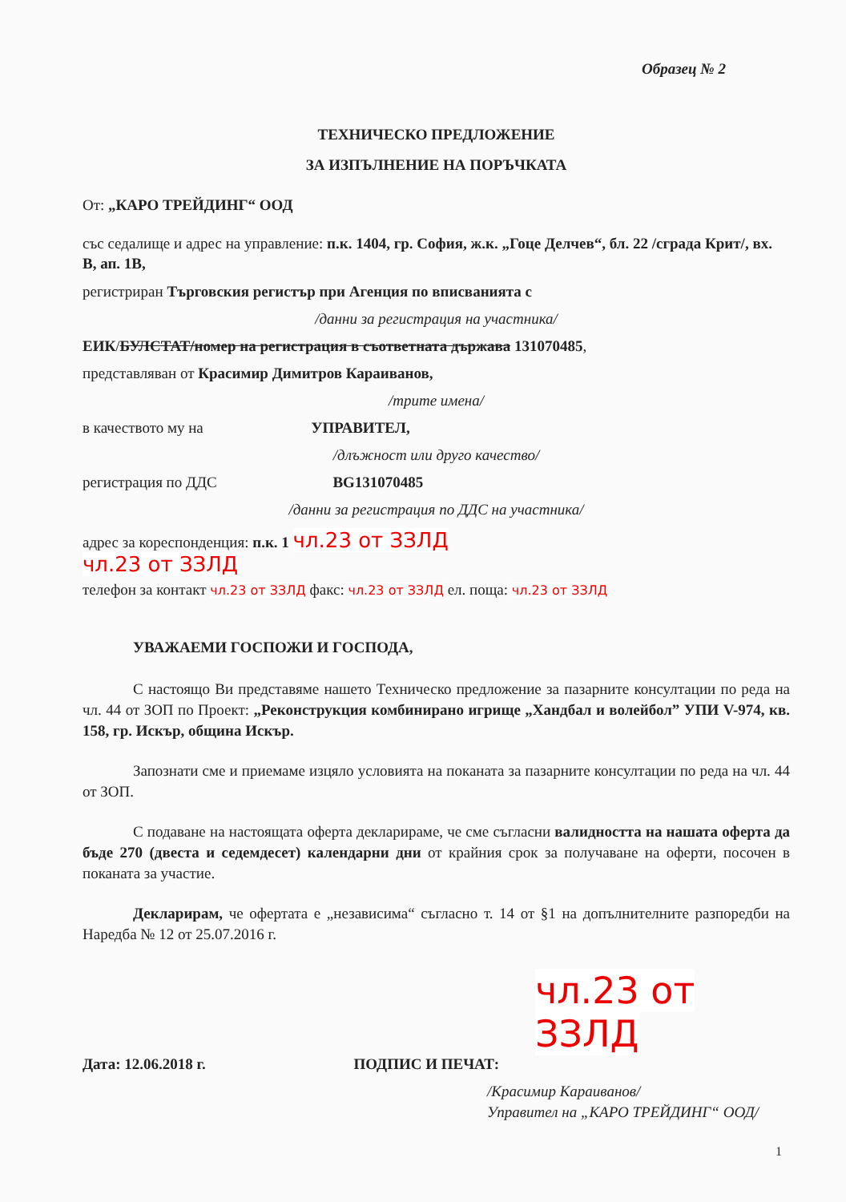Образец № 2
ТЕХНИЧЕСКО ПРЕДЛОЖЕНИЕ
ЗА ИЗПЪЛНЕНИЕ НА ПОРЪЧКАТА
От: „КАРО ТРЕЙДИНГ“ ООД
със седалище и адрес на управление: п.к. 1404, гр. София, ж.к. „Гоце Делчев“, бл. 22 /сграда Крит/, вх. В, ап. 1В,
регистриран Търговския регистър при Агенция по вписванията с
/данни за регистрация на участника/
ЕИК/БУЛСТАТ/номер на регистрация в съответната държава 131070485,
представляван от Красимир Димитров Караиванов,
/трите имена/
в качеството му на УПРАВИТЕЛ,
/длъжност или друго качество/
регистрация по ДДС BG131070485
/данни за регистрация по ДДС на участника/
адрес за кореспонденция: п.к. 1 чл.23 от ЗЗЛД
чл.23 от ЗЗЛД
телефон за контакт чл.23 от ЗЗЛД факс: чл.23 от ЗЗЛД ел. поща: чл.23 от ЗЗЛД
УВАЖАЕМИ ГОСПОЖИ И ГОСПОДА,
С настоящо Ви представяме нашето Техническо предложение за пазарните консултации по реда на чл. 44 от ЗОП по Проект: „Реконструкция комбинирано игрище „Хандбал и волейбол” УПИ V-974, кв. 158, гр. Искър, община Искър.
Запознати сме и приемаме изцяло условията на поканата за пазарните консултации по реда на чл. 44 от ЗОП.
С подаване на настоящата оферта декларираме, че сме съгласни валидността на нашата оферта да бъде 270 (двеста и седемдесет) календарни дни от крайния срок за получаване на оферти, посочен в поканата за участие.
Декларирам, че офертата е „независима“ съгласно т. 14 от §1 на допълнителните разпоредби на Наредба № 12 от 25.07.2016 г.
чл.23 от ЗЗЛД
Дата: 12.06.2018 г. ПОДПИС И ПЕЧАТ:
/Красимир Караиванов/
Управител на „КАРО ТРЕЙДИНГ“ ООД/
1